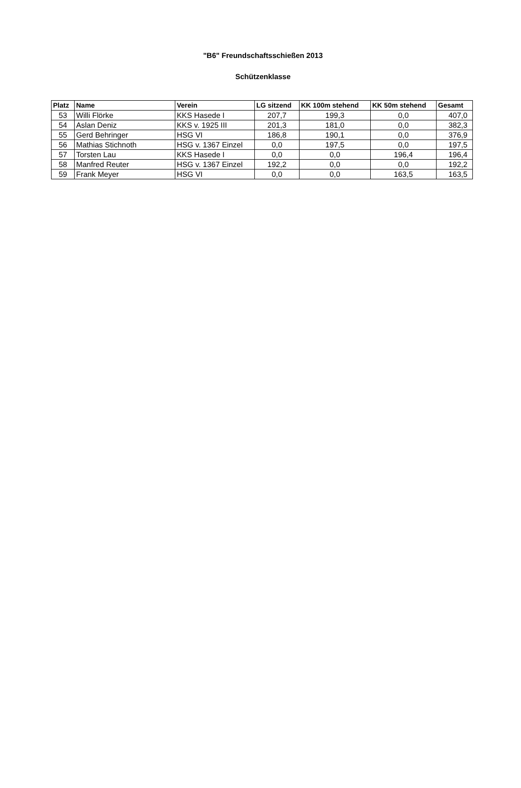"B6" Freundschaftsschießen 2013
Schützenklasse
| Platz | Name | Verein | LG sitzend | KK 100m stehend | KK 50m stehend | Gesamt |
| --- | --- | --- | --- | --- | --- | --- |
| 53 | Willi Flörke | KKS Hasede I | 207,7 | 199,3 | 0,0 | 407,0 |
| 54 | Aslan Deniz | KKS v. 1925 III | 201,3 | 181,0 | 0,0 | 382,3 |
| 55 | Gerd Behringer | HSG VI | 186,8 | 190,1 | 0,0 | 376,9 |
| 56 | Mathias Stichnoth | HSG v. 1367 Einzel | 0,0 | 197,5 | 0,0 | 197,5 |
| 57 | Torsten Lau | KKS Hasede I | 0,0 | 0,0 | 196,4 | 196,4 |
| 58 | Manfred Reuter | HSG v. 1367 Einzel | 192,2 | 0,0 | 0,0 | 192,2 |
| 59 | Frank Meyer | HSG VI | 0,0 | 0,0 | 163,5 | 163,5 |